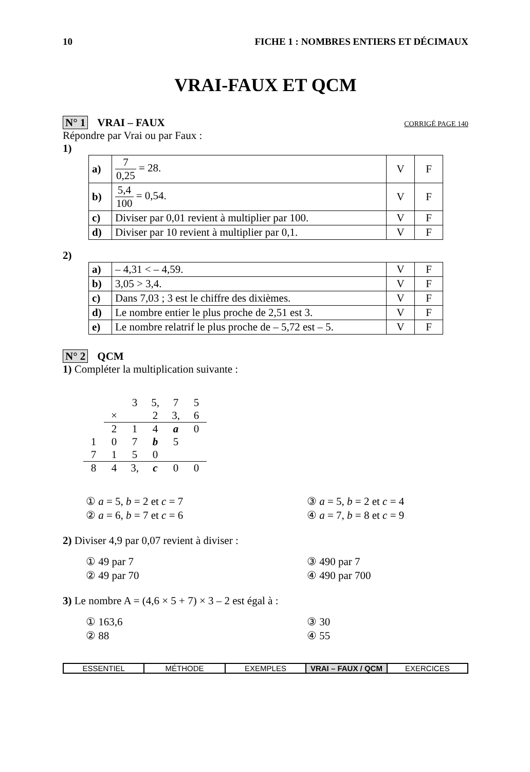10 FICHE 1 : NOMBRES ENTIERS ET DÉCIMAUX
VRAI-FAUX ET QCM
N° 1 VRAI – FAUX CORRIGÉ PAGE 140
Répondre par Vrai ou par Faux :
1)
| a) | 7 0,25 = 28. | V | F |
| b) | 5,4 100 = 0,54. | V | F |
| c) | Diviser par 0,01 revient à multiplier par 100. | V | F |
| d) | Diviser par 10 revient à multiplier par 0,1. | V | F |
2)
| a) | – 4,31 < – 4,59. | V | F |
| b) | 3,05 > 3,4. | V | F |
| c) | Dans 7,03 ; 3 est le chiffre des dixièmes. | V | F |
| d) | Le nombre entier le plus proche de 2,51 est 3. | V | F |
| e) | Le nombre relatrif le plus proche de – 5,72 est – 5. | V | F |
N° 2 QCM
1) Compléter la multiplication suivante :
| | | 3 | 5, | 7 | 5 |
| | × | | 2 | 3, | 6 |
| | 2 | 1 | 4 | a | 0 |
| 1 | 0 | 7 | b | 5 | |
| 7 | 1 | 5 | 0 | | |
| 8 | 4 | 3, | c | 0 | 0 |
① a = 5, b = 2 et c = 7 ③ a = 5, b = 2 et c = 4 ② a = 6, b = 7 et c = 6 ④ a = 7, b = 8 et c = 9
2) Diviser 4,9 par 0,07 revient à diviser :
① 49 par 7 ③ 490 par 7 ② 49 par 70 ④ 490 par 700
3) Le nombre A = (4,6 × 5 + 7) × 3 – 2 est égal à :
① 163,6 ③ 30 ② 88 ④ 55
ESSENTIEL MÉTHODE EXEMPLES VRAI – FAUX / QCM EXERCICES